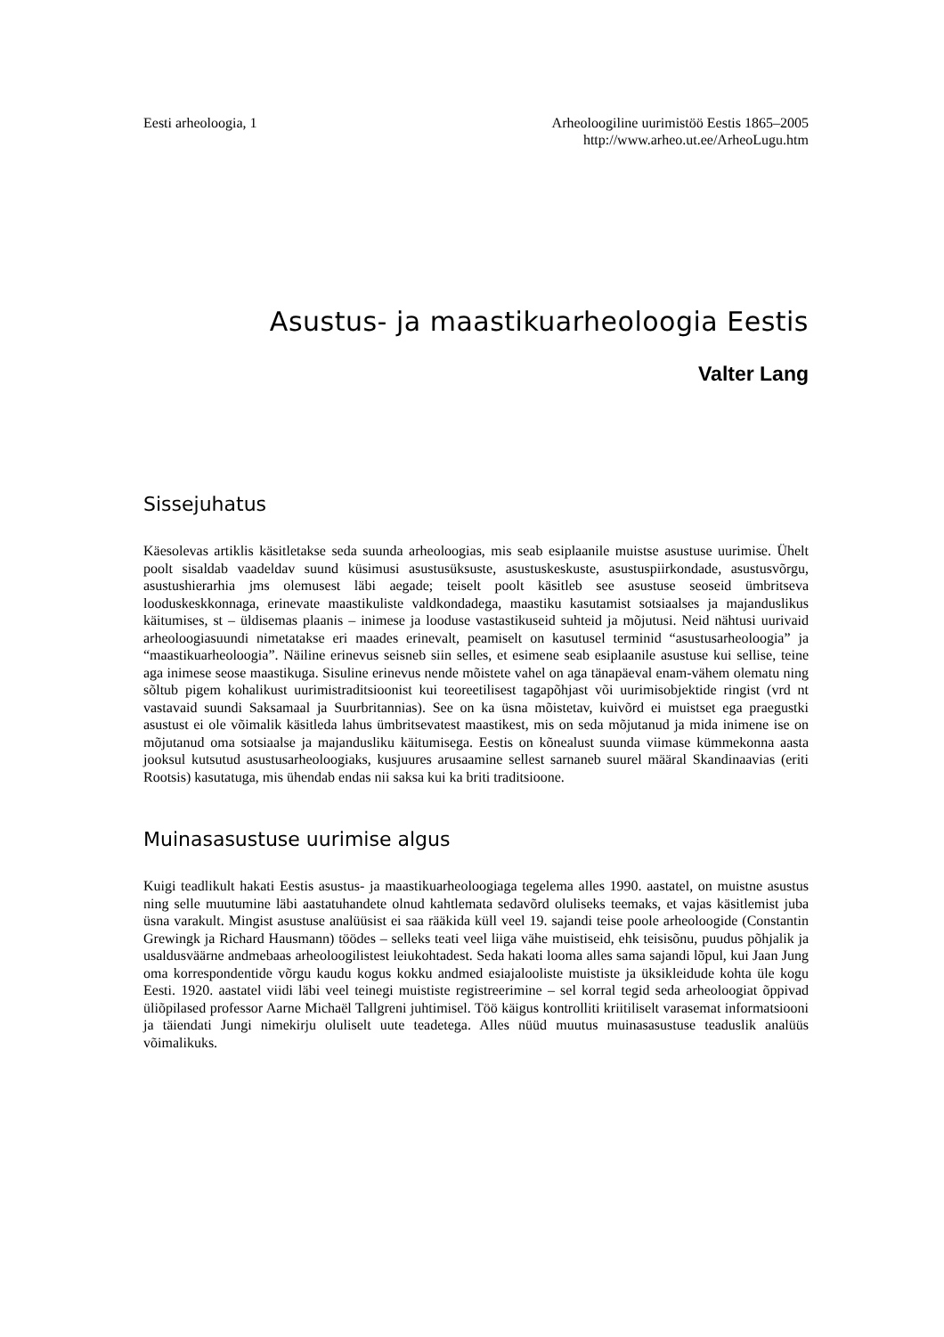Eesti arheoloogia, 1 Arheoloogiline uurimistöö Eestis 1865–2005
http://www.arheo.ut.ee/ArheoLugu.htm
Asustus- ja maastikuarheoloogia Eestis
Valter Lang
Sissejuhatus
Käesolevas artiklis käsitletakse seda suunda arheoloogias, mis seab esiplaanile muistse asustuse uurimise. Ühelt poolt sisaldab vaadeldav suund küsimusi asustusüksuste, asustuskeskuste, asustuspiirkondade, asustusvõrgu, asustushierarhia jms olemusest läbi aegade; teiselt poolt käsitleb see asustuse seoseid ümbritseva looduskeskkonnaga, erinevate maastikuliste valdkondadega, maastiku kasutamist sotsiaalses ja majanduslikus käitumises, st – üldisemas plaanis – inimese ja looduse vastastikuseid suhteid ja mõjutusi. Neid nähtusi uurivaid arheoloogiasuundi nimetatakse eri maades erinevalt, peamiselt on kasutusel terminid “asustusarheoloogia” ja “maastikuarheoloogia”. Näiline erinevus seisneb siin selles, et esimene seab esiplaanile asustuse kui sellise, teine aga inimese seose maastikuga. Sisuline erinevus nende mõistete vahel on aga tänapäeval enam-vähem olematu ning sõltub pigem kohalikust uurimistraditsioonist kui teoreetilisest tagapõhjast või uurimisobjektide ringist (vrd nt vastavaid suundi Saksamaal ja Suurbritannias). See on ka üsna mõistetav, kuivõrd ei muistset ega praegustki asustust ei ole võimalik käsitleda lahus ümbritsevatest maastikest, mis on seda mõjutanud ja mida inimene ise on mõjutanud oma sotsiaalse ja majandusliku käitumisega. Eestis on kõnealust suunda viimase kümmekonna aasta jooksul kutsutud asustusarheoloogiaks, kusjuures arusaamine sellest sarnaneb suurel määral Skandinaavias (eriti Rootsis) kasutatuga, mis ühendab endas nii saksa kui ka briti traditsioone.
Muinasasustuse uurimise algus
Kuigi teadlikult hakati Eestis asustus- ja maastikuarheoloogiaga tegelema alles 1990. aastatel, on muistne asustus ning selle muutumine läbi aastatuhandete olnud kahtlemata sedavõrd oluliseks teemaks, et vajas käsitlemist juba üsna varakult. Mingist asustuse analüüsist ei saa rääkida küll veel 19. sajandi teise poole arheoloogide (Constantin Grewingk ja Richard Hausmann) töödes – selleks teati veel liiga vähe muistiseid, ehk teisisõnu, puudus põhjalik ja usaldusväärne andmebaas arheoloogilistest leiukohtadest. Seda hakati looma alles sama sajandi lõpul, kui Jaan Jung oma korrespondentide võrgu kaudu kogus kokku andmed esiajalooliste muististe ja üksikleidude kohta üle kogu Eesti. 1920. aastatel viidi läbi veel teinegi muististe registreerimine – sel korral tegid seda arheoloogiat õppivad üliõpilased professor Aarne Michaël Tallgreni juhtimisel. Töö käigus kontrolliti kriitiliselt varasemat informatsiooni ja täiendati Jungi nimekirju oluliselt uute teadetega. Alles nüüd muutus muinasasustuse teaduslik analüüs võimalikuks.